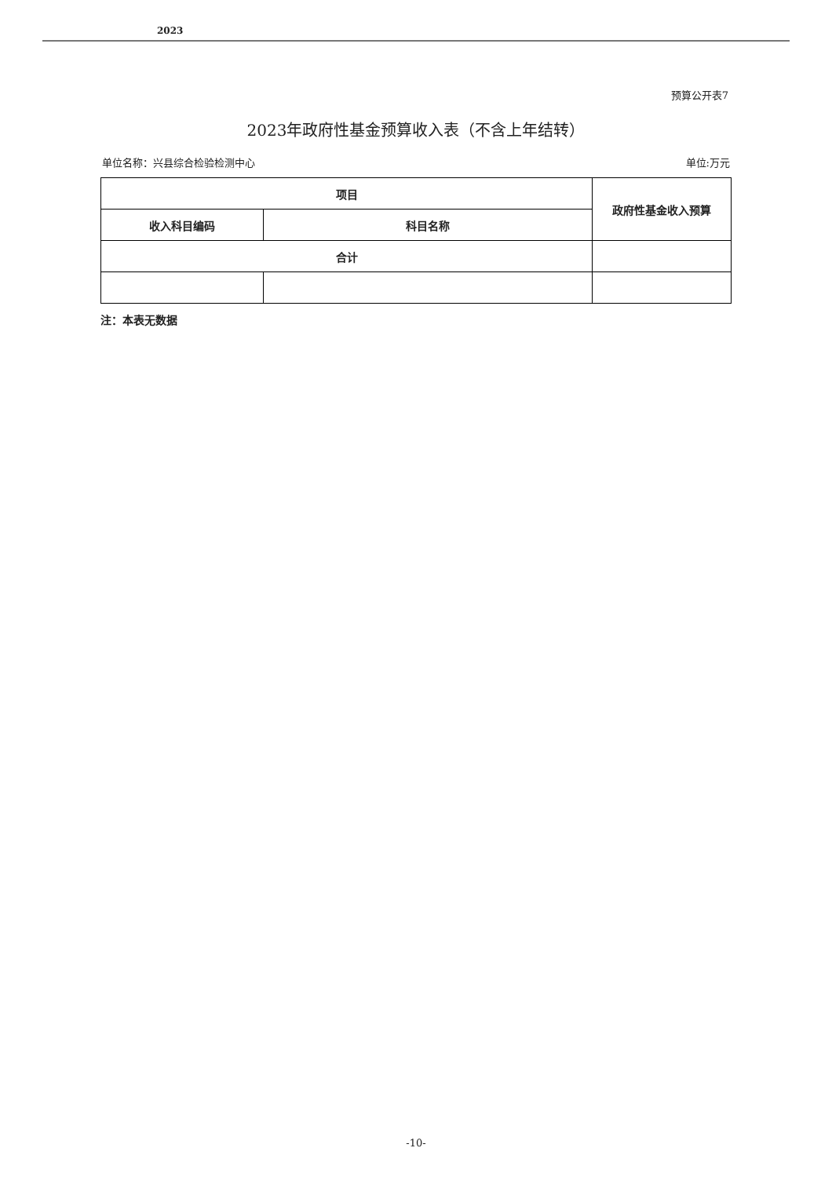2023
预算公开表7
2023年政府性基金预算收入表（不含上年结转）
单位名称：兴县综合检验检测中心 单位:万元
| 项目 | | 政府性基金收入预算 |
| --- | --- | --- |
| 收入科目编码 | 科目名称 | |
| 合计 | | |
注：本表无数据
-10-